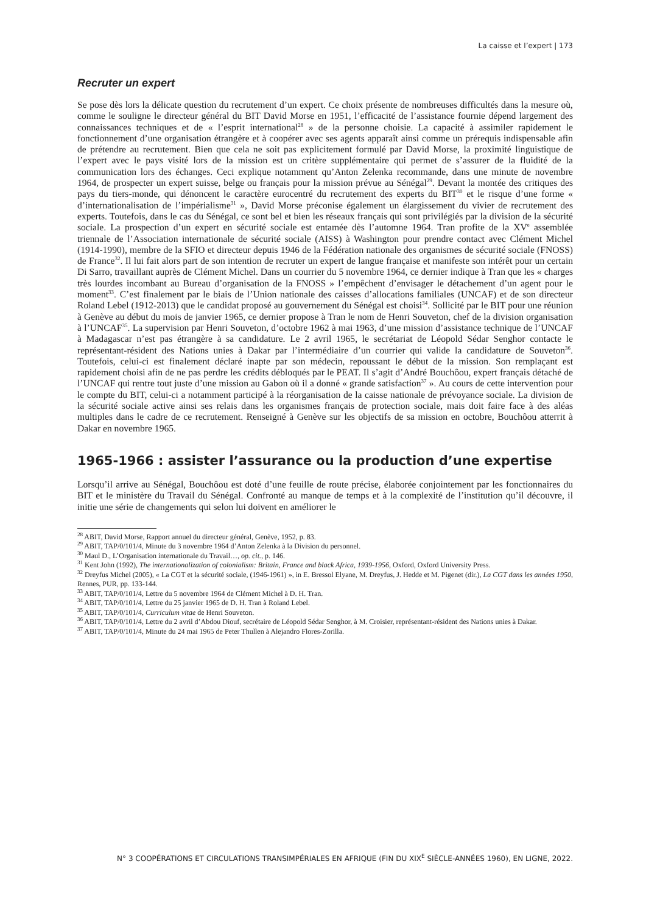La caisse et l’expert | 173
Recruter un expert
Se pose dès lors la délicate question du recrutement d’un expert. Ce choix présente de nombreuses difficultés dans la mesure où, comme le souligne le directeur général du BIT David Morse en 1951, l’efficacité de l’assistance fournie dépend largement des connaissances techniques et de « l’esprit international<sup>28</sup> » de la personne choisie. La capacité à assimiler rapidement le fonctionnement d’une organisation étrangère et à coopérer avec ses agents apparaît ainsi comme un prérequis indispensable afin de prétendre au recrutement. Bien que cela ne soit pas explicitement formulé par David Morse, la proximité linguistique de l’expert avec le pays visité lors de la mission est un critère supplémentaire qui permet de s’assurer de la fluidité de la communication lors des échanges. Ceci explique notamment qu’Anton Zelenka recommande, dans une minute de novembre 1964, de prospecter un expert suisse, belge ou français pour la mission prévue au Sénégal<sup>29</sup>. Devant la montée des critiques des pays du tiers-monde, qui dénoncent le caractère eurocentré du recrutement des experts du BIT<sup>30</sup> et le risque d’une forme « d’internationalisation de l’impérialisme<sup>31</sup> », David Morse préconise également un élargissement du vivier de recrutement des experts. Toutefois, dans le cas du Sénégal, ce sont bel et bien les réseaux français qui sont privilégiés par la division de la sécurité sociale. La prospection d’un expert en sécurité sociale est entamée dès l’automne 1964. Tran profite de la XV<sup>e</sup> assemblée triennale de l’Association internationale de sécurité sociale (AISS) à Washington pour prendre contact avec Clément Michel (1914-1990), membre de la SFIO et directeur depuis 1946 de la Fédération nationale des organismes de sécurité sociale (FNOSS) de France<sup>32</sup>. Il lui fait alors part de son intention de recruter un expert de langue française et manifeste son intérêt pour un certain Di Sarro, travaillant auprès de Clément Michel. Dans un courrier du 5 novembre 1964, ce dernier indique à Tran que les « charges très lourdes incombant au Bureau d’organisation de la FNOSS » l’empêchent d’envisager le détachement d’un agent pour le moment<sup>33</sup>. C’est finalement par le biais de l’Union nationale des caisses d’allocations familiales (UNCAF) et de son directeur Roland Lebel (1912-2013) que le candidat proposé au gouvernement du Sénégal est choisi<sup>34</sup>. Sollicité par le BIT pour une réunion à Genève au début du mois de janvier 1965, ce dernier propose à Tran le nom de Henri Souveton, chef de la division organisation à l’UNCAF<sup>35</sup>. La supervision par Henri Souveton, d’octobre 1962 à mai 1963, d’une mission d’assistance technique de l’UNCAF à Madagascar n’est pas étrangère à sa candidature. Le 2 avril 1965, le secrétariat de Léopold Sédar Senghor contacte le représentant-résident des Nations unies à Dakar par l’intermédiaire d’un courrier qui valide la candidature de Souveton<sup>36</sup>. Toutefois, celui-ci est finalement déclaré inapte par son médecin, repoussant le début de la mission. Son remplaçant est rapidement choisi afin de ne pas perdre les crédits débloqués par le PEAT. Il s’agit d’André Bouchôou, expert français détaché de l’UNCAF qui rentre tout juste d’une mission au Gabon où il a donné « grande satisfaction<sup>37</sup> ». Au cours de cette intervention pour le compte du BIT, celui-ci a notamment participé à la réorganisation de la caisse nationale de prévoyance sociale. La division de la sécurité sociale active ainsi ses relais dans les organismes français de protection sociale, mais doit faire face à des aléas multiples dans le cadre de ce recrutement. Renseigné à Genève sur les objectifs de sa mission en octobre, Bouchôou atterrit à Dakar en novembre 1965.
1965-1966 : assister l’assurance ou la production d’une expertise
Lorsqu’il arrive au Sénégal, Bouchôou est doté d’une feuille de route précise, élaborée conjointement par les fonctionnaires du BIT et le ministère du Travail du Sénégal. Confronté au manque de temps et à la complexité de l’institution qu’il découvre, il initie une série de changements qui selon lui doivent en améliorer le
<sup>28</sup> ABIT, David Morse, Rapport annuel du directeur général, Genève, 1952, p. 83.
<sup>29</sup> ABIT, TAP/0/101/4, Minute du 3 novembre 1964 d’Anton Zelenka à la Division du personnel.
<sup>30</sup> Maul D., L’Organisation internationale du Travail…, op. cit., p. 146.
<sup>31</sup> Kent John (1992), The internationalization of colonialism: Britain, France and black Africa, 1939-1956, Oxford, Oxford University Press.
<sup>32</sup> Dreyfus Michel (2005), « La CGT et la sécurité sociale, (1946-1961) », in E. Bressol Elyane, M. Dreyfus, J. Hedde et M. Pigenet (dir.), La CGT dans les années 1950, Rennes, PUR, pp. 133-144.
<sup>33</sup> ABIT, TAP/0/101/4, Lettre du 5 novembre 1964 de Clément Michel à D. H. Tran.
<sup>34</sup> ABIT, TAP/0/101/4, Lettre du 25 janvier 1965 de D. H. Tran à Roland Lebel.
<sup>35</sup> ABIT, TAP/0/101/4, Curriculum vitae de Henri Souveton.
<sup>36</sup> ABIT, TAP/0/101/4, Lettre du 2 avril d’Abdou Diouf, secrétaire de Léopold Sédar Senghor, à M. Croisier, représentant-résident des Nations unies à Dakar.
<sup>37</sup> ABIT, TAP/0/101/4, Minute du 24 mai 1965 de Peter Thullen à Alejandro Flores-Zorilla.
N° 3 COOPÉRATIONS ET CIRCULATIONS TRANSIMPÉRIALES EN AFRIQUE (FIN DU XIX<sup>E</sup> SIÈCLE-ANNÉES 1960), EN LIGNE, 2022.